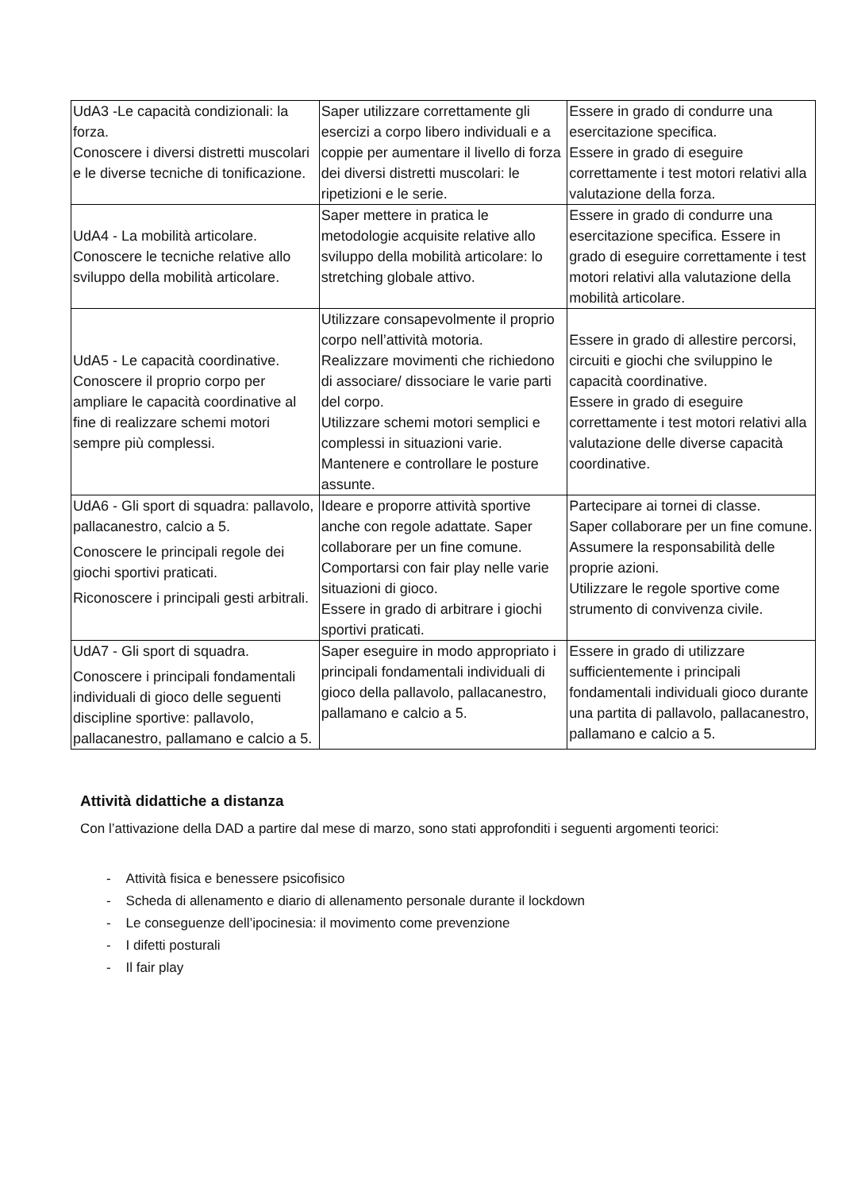| UdA3 -Le capacità condizionali: la forza. Conoscere i diversi distretti muscolari e le diverse tecniche di tonificazione. | Saper utilizzare correttamente gli esercizi a corpo libero individuali e a coppie per aumentare il livello di forza dei diversi distretti muscolari: le ripetizioni e le serie. | Essere in grado di condurre una esercitazione specifica. Essere in grado di eseguire correttamente i test motori relativi alla valutazione della forza. |
| UdA4 - La mobilità articolare. Conoscere le tecniche relative allo sviluppo della mobilità articolare. | Saper mettere in pratica le metodologie acquisite relative allo sviluppo della mobilità articolare: lo stretching globale attivo. | Essere in grado di condurre una esercitazione specifica. Essere in grado di eseguire correttamente i test motori relativi alla valutazione della mobilità articolare. |
| UdA5 - Le capacità coordinative. Conoscere il proprio corpo per ampliare le capacità coordinative al fine di realizzare schemi motori sempre più complessi. | Utilizzare consapevolmente il proprio corpo nell’attività motoria. Realizzare movimenti che richiedono di associare/ dissociare le varie parti del corpo. Utilizzare schemi motori semplici e complessi in situazioni varie. Mantenere e controllare le posture assunte. | Essere in grado di allestire percorsi, circuiti e giochi che sviluppino le capacità coordinative. Essere in grado di eseguire correttamente i test motori relativi alla valutazione delle diverse capacità coordinative. |
| UdA6 - Gli sport di squadra: pallavolo, pallacanestro, calcio a 5. Conoscere le principali regole dei giochi sportivi praticati. Riconoscere i principali gesti arbitrali. | Ideare e proporre attività sportive anche con regole adattate. Saper collaborare per un fine comune. Comportarsi con fair play nelle varie situazioni di gioco. Essere in grado di arbitrare i giochi sportivi praticati. | Partecipare ai tornei di classe. Saper collaborare per un fine comune. Assumere la responsabilità delle proprie azioni. Utilizzare le regole sportive come strumento di convivenza civile. |
| UdA7 - Gli sport di squadra. Conoscere i principali fondamentali individuali di gioco delle seguenti discipline sportive: pallavolo, pallacanestro, pallamano e calcio a 5. | Saper eseguire in modo appropriato i principali fondamentali individuali di gioco della pallavolo, pallacanestro, pallamano e calcio a 5. | Essere in grado di utilizzare sufficientemente i principali fondamentali individuali gioco durante una partita di pallavolo, pallacanestro, pallamano e calcio a 5. |
Attività didattiche a distanza
Con l’attivazione della DAD a partire dal mese di marzo, sono stati approfonditi i seguenti argomenti teorici:
- Attività fisica e benessere psicofisico
- Scheda di allenamento e diario di allenamento personale durante il lockdown
- Le conseguenze dell’ipocinesia: il movimento come prevenzione
- I difetti posturali
- Il fair play